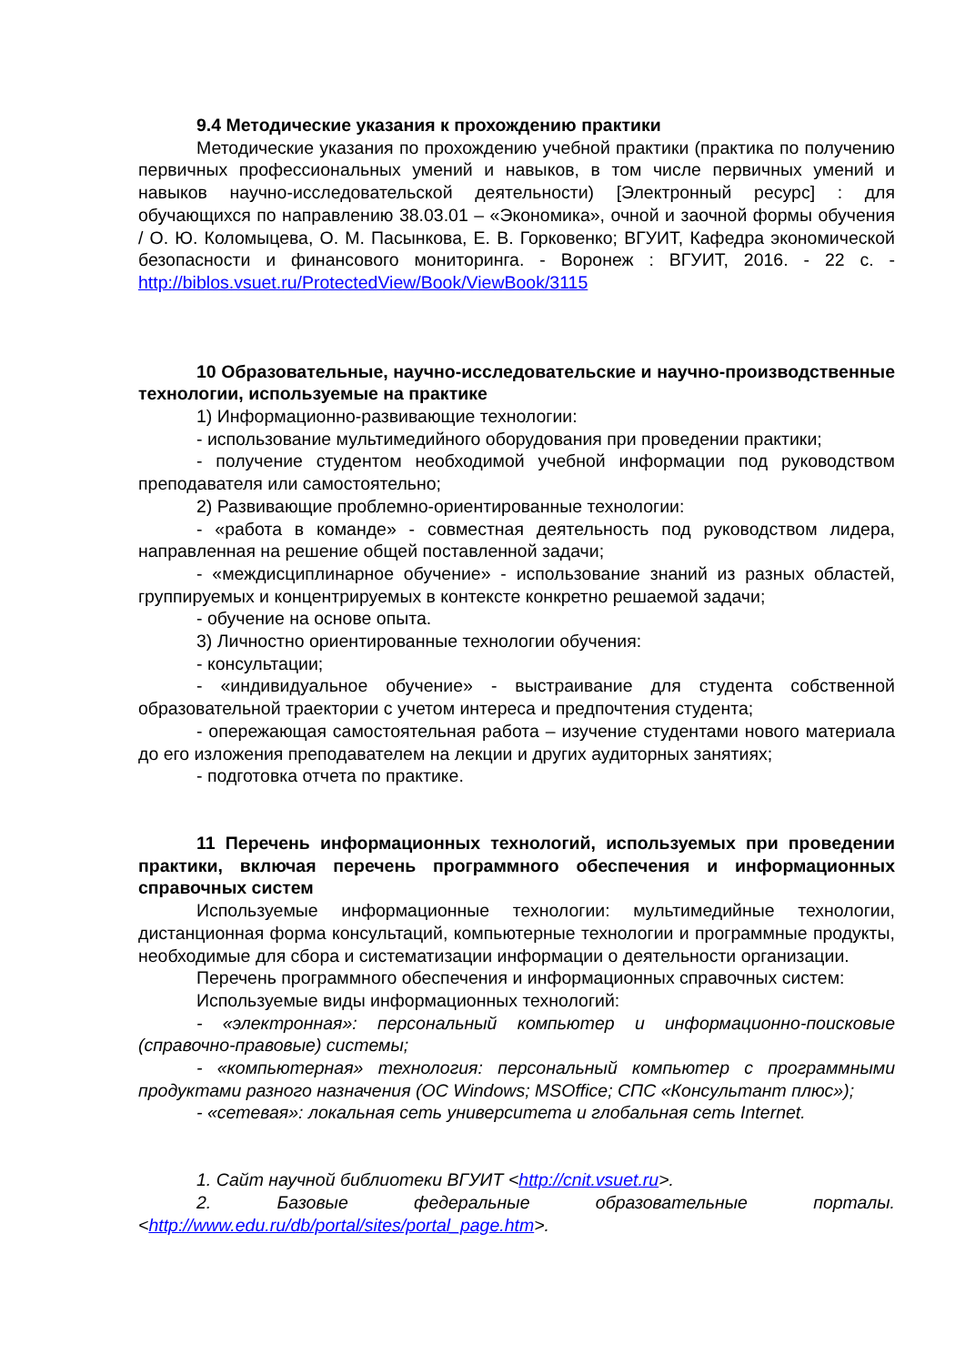9.4 Методические указания к прохождению практики
Методические указания по прохождению учебной практики (практика по получению первичных профессиональных умений и навыков, в том числе первичных умений и навыков научно-исследовательской деятельности) [Электронный ресурс] : для обучающихся по направлению 38.03.01 – «Экономика», очной и заочной формы обучения / О. Ю. Коломыцева, О. М. Пасынкова, Е. В. Горковенко; ВГУИТ, Кафедра экономической безопасности и финансового мониторинга. - Воронеж : ВГУИТ, 2016. - 22 с. - http://biblos.vsuet.ru/ProtectedView/Book/ViewBook/3115
10 Образовательные, научно-исследовательские и научно-производственные технологии, используемые на практике
1) Информационно-развивающие технологии:
- использование мультимедийного оборудования при проведении практики;
- получение студентом необходимой учебной информации под руководством преподавателя или самостоятельно;
2) Развивающие проблемно-ориентированные технологии:
- «работа в команде» - совместная деятельность под руководством лидера, направленная на решение общей поставленной задачи;
- «междисциплинарное обучение» - использование знаний из разных областей, группируемых и концентрируемых в контексте конкретно решаемой задачи;
- обучение на основе опыта.
3) Личностно ориентированные технологии обучения:
- консультации;
- «индивидуальное обучение» - выстраивание для студента собственной образовательной траектории с учетом интереса и предпочтения студента;
- опережающая самостоятельная работа – изучение студентами нового материала до его изложения преподавателем на лекции и других аудиторных занятиях;
- подготовка отчета по практике.
11 Перечень информационных технологий, используемых при проведении практики, включая перечень программного обеспечения и информационных справочных систем
Используемые информационные технологии: мультимедийные технологии, дистанционная форма консультаций, компьютерные технологии и программные продукты, необходимые для сбора и систематизации информации о деятельности организации.
Перечень программного обеспечения и информационных справочных систем:
Используемые виды информационных технологий:
- «электронная»: персональный компьютер и информационно-поисковые (справочно-правовые) системы;
- «компьютерная» технология: персональный компьютер с программными продуктами разного назначения (ОС Windows; MSOffice; СПС «Консультант плюс»);
- «сетевая»: локальная сеть университета и глобальная сеть Internet.
1. Сайт научной библиотеки ВГУИТ <http://cnit.vsuet.ru>.
2. Базовые федеральные образовательные порталы. <http://www.edu.ru/db/portal/sites/portal_page.htm>.